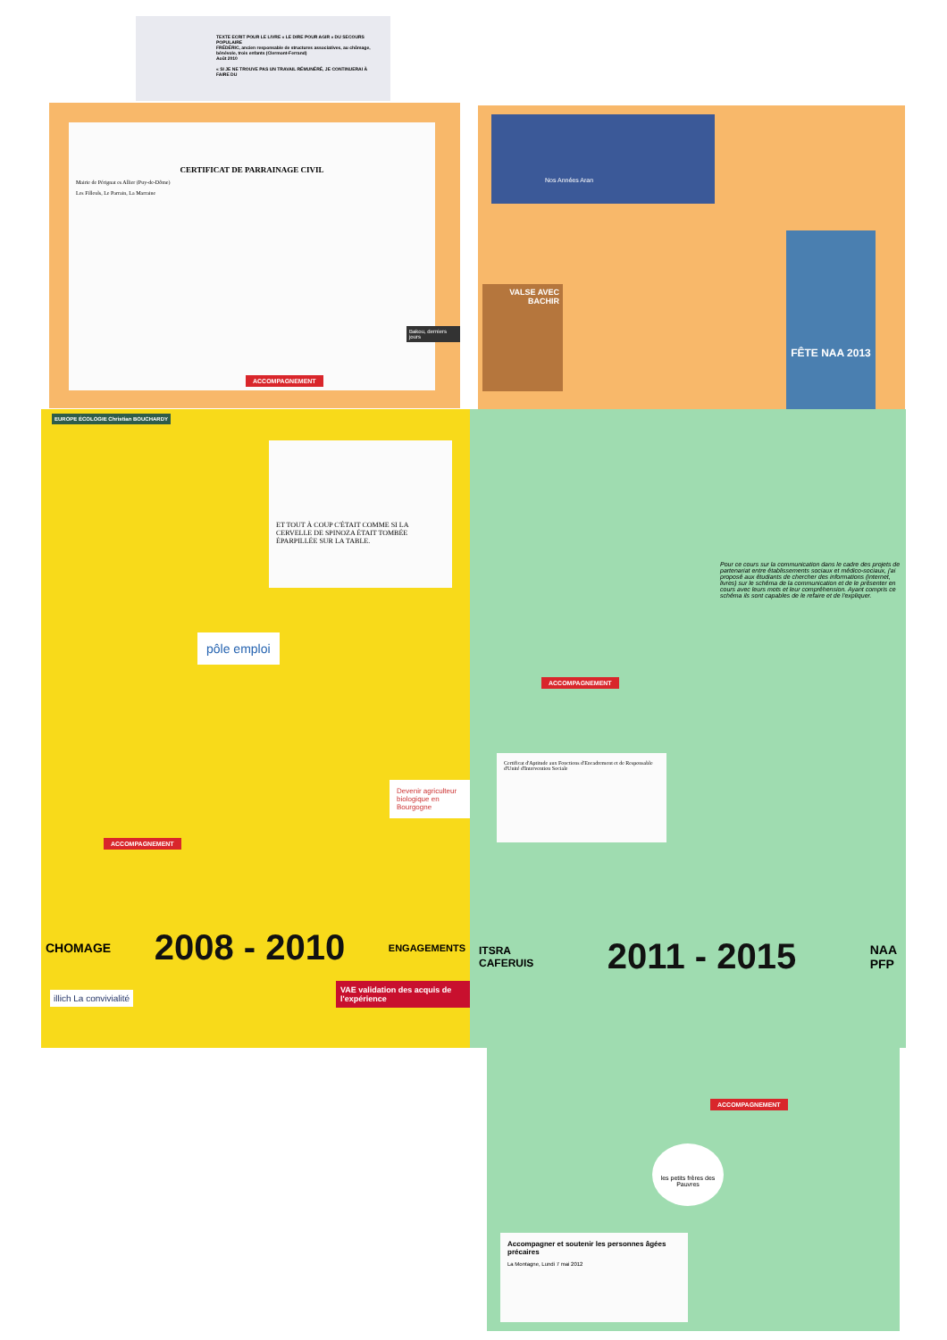TEXTE ECRIT POUR LE LIVRE « LE DIRE POUR AGIR » DU SECOURS POPULAIRE
FRÉDÉRIC, ancien responsable de structures associatives, au chômage, bénévole, trois enfants (Clermont-Ferrand)
Août 2010
« SI JE NE TROUVE PAS UN TRAVAIL RÉMUNÉRÉ, JE CONTINUERAI À FAIRE DU
CERTIFICAT DE PARRAINAGE CIVIL
Mairie de Pérignat es Allier (Puy-de-Dôme)
Les Filleuls, Le Parrain, La Marraine
ACCOMPAGNEMENT
Bakou, derniers jours
Nos Années Aran
VALSE AVEC BACHIR
FÊTE NAA 2013
EUROPE ÉCOLOGIE Christian BOUCHARDY
ET TOUT À COUP C'ÉTAIT COMME SI LA CERVELLE DE SPINOZA ÉTAIT TOMBÉE ÉPARPILLÉE SUR LA TABLE.
pôle emploi
ACCOMPAGNEMENT
Devenir agriculteur biologique en Bourgogne
CHOMAGE 2008 - 2010 ENGAGEMENTS
illich La convivialité
VAE validation des acquis de l'expérience
Pour ce cours sur la communication dans le cadre des projets de partenariat entre établissements sociaux et médico-sociaux, j'ai proposé aux étudiants de chercher des informations (internet, livres) sur le schéma de la communication et de le présenter en cours avec leurs mots et leur compréhension. Ayant compris ce schéma ils sont capables de le refaire et de l'expliquer.
ACCOMPAGNEMENT
Certificat d'Aptitude aux Fonctions d'Encadrement et de Responsable d'Unité d'Intervention Sociale
ITSRA
CAFERUIS 2011 - 2015 NAA
PFP
ACCOMPAGNEMENT
les petits frères des Pauvres
Accompagner et soutenir les personnes âgées précaires
La Montagne, Lundi 7 mai 2012